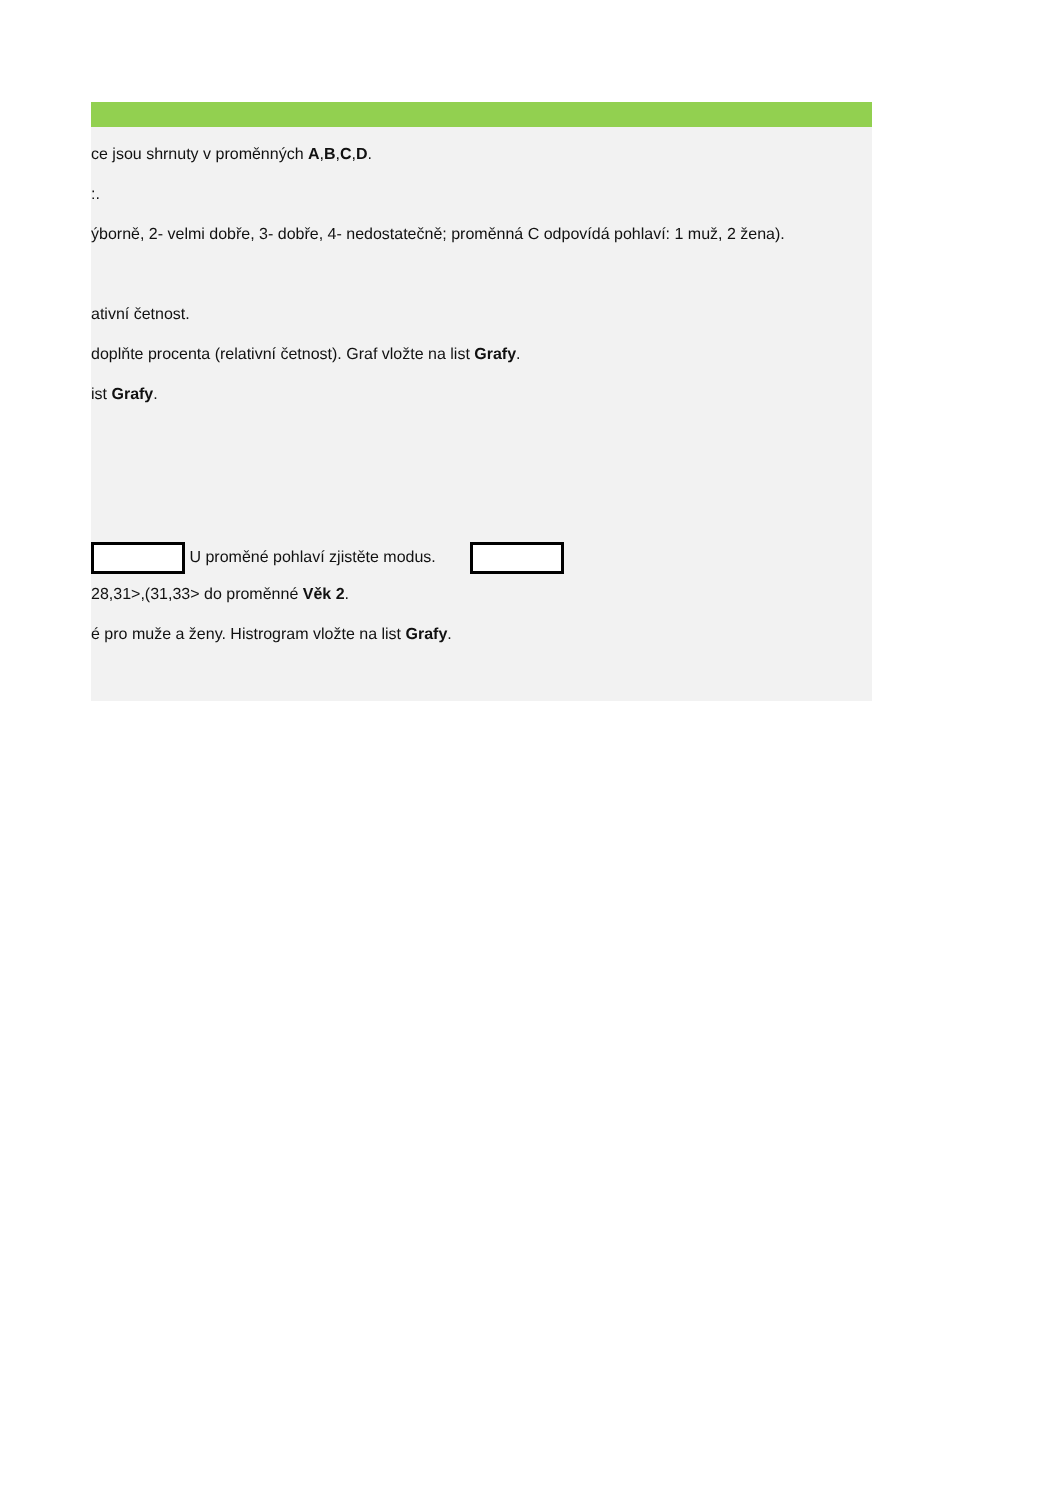ce jsou shrnuty v proměnných A,B,C,D.
:.
ýborně, 2- velmi dobře, 3- dobře, 4- nedostatečně; proměnná C odpovídá pohlaví: 1 muž, 2 žena).
ativní četnost.
doplňte procenta (relativní četnost). Graf vložte na list Grafy.
ist Grafy.
U proměné pohlaví zjistěte modus.
28,31>,(31,33> do proměnné Věk 2.
é pro muže a ženy. Histrogram vložte na list Grafy.